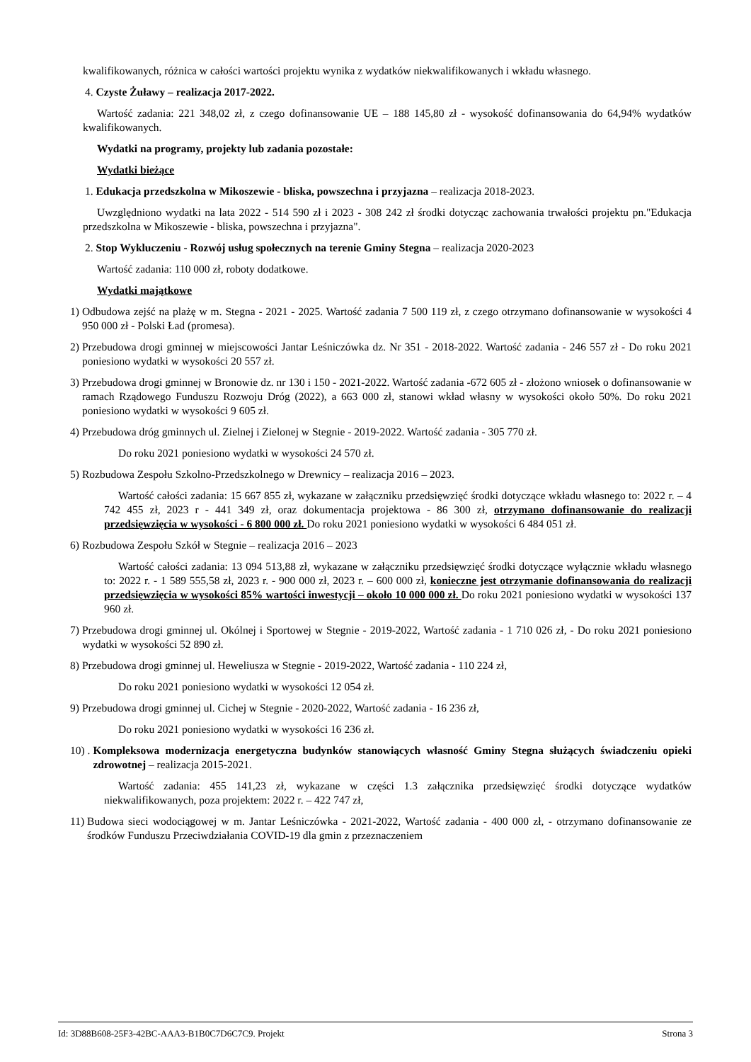kwalifikowanych, różnica w całości wartości projektu wynika z wydatków niekwalifikowanych i wkładu własnego.
4. Czyste Żuławy – realizacja 2017-2022.
Wartość zadania: 221 348,02 zł, z czego dofinansowanie UE – 188 145,80 zł - wysokość dofinansowania do 64,94% wydatków kwalifikowanych.
Wydatki na programy, projekty lub zadania pozostałe:
Wydatki bieżące
1. Edukacja przedszkolna w Mikoszewie - bliska, powszechna i przyjazna – realizacja 2018-2023.
Uwzględniono wydatki na lata 2022 - 514 590 zł i 2023 - 308 242 zł środki dotycząc zachowania trwałości projektu pn."Edukacja przedszkolna w Mikoszewie - bliska, powszechna i przyjazna".
2. Stop Wykluczeniu - Rozwój usług społecznych na terenie Gminy Stegna – realizacja 2020-2023
Wartość zadania: 110 000 zł, roboty dodatkowe.
Wydatki majątkowe
1) Odbudowa zejść na plażę w m. Stegna - 2021 - 2025. Wartość zadania 7 500 119 zł, z czego otrzymano dofinansowanie w wysokości 4 950 000 zł - Polski Ład (promesa).
2) Przebudowa drogi gminnej w miejscowości Jantar Leśniczówka dz. Nr 351 - 2018-2022. Wartość zadania - 246 557 zł - Do roku 2021 poniesiono wydatki w wysokości 20 557 zł.
3) Przebudowa drogi gminnej w Bronowie dz. nr 130 i 150 - 2021-2022. Wartość zadania -672 605 zł - złożono wniosek o dofinansowanie w ramach Rządowego Funduszu Rozwoju Dróg (2022), a 663 000 zł, stanowi wkład własny w wysokości około 50%. Do roku 2021 poniesiono wydatki w wysokości 9 605 zł.
4) Przebudowa dróg gminnych ul. Zielnej i Zielonej w Stegnie - 2019-2022. Wartość zadania - 305 770 zł.
Do roku 2021 poniesiono wydatki w wysokości 24 570 zł.
5) Rozbudowa Zespołu Szkolno-Przedszkolnego w Drewnicy – realizacja 2016 – 2023.
Wartość całości zadania: 15 667 855 zł, wykazane w załączniku przedsięwzięć środki dotyczące wkładu własnego to: 2022 r. – 4 742 455 zł, 2023 r - 441 349 zł, oraz dokumentacja projektowa - 86 300 zł, otrzymano dofinansowanie do realizacji przedsięwzięcia w wysokości - 6 800 000 zł. Do roku 2021 poniesiono wydatki w wysokości 6 484 051 zł.
6) Rozbudowa Zespołu Szkół w Stegnie – realizacja 2016 – 2023
Wartość całości zadania: 13 094 513,88 zł, wykazane w załączniku przedsięwzięć środki dotyczące wyłącznie wkładu własnego to: 2022 r. - 1 589 555,58 zł, 2023 r. - 900 000 zł, 2023 r. – 600 000 zł, konieczne jest otrzymanie dofinansowania do realizacji przedsięwzięcia w wysokości 85% wartości inwestycji – około 10 000 000 zł. Do roku 2021 poniesiono wydatki w wysokości 137 960 zł.
7) Przebudowa drogi gminnej ul. Okólnej i Sportowej w Stegnie - 2019-2022, Wartość zadania - 1 710 026 zł, - Do roku 2021 poniesiono wydatki w wysokości 52 890 zł.
8) Przebudowa drogi gminnej ul. Heweliusza w Stegnie - 2019-2022, Wartość zadania - 110 224 zł,
Do roku 2021 poniesiono wydatki w wysokości 12 054 zł.
9) Przebudowa drogi gminnej ul. Cichej w Stegnie - 2020-2022, Wartość zadania - 16 236 zł,
Do roku 2021 poniesiono wydatki w wysokości 16 236 zł.
10) . Kompleksowa modernizacja energetyczna budynków stanowiących własność Gminy Stegna służących świadczeniu opieki zdrowotnej – realizacja 2015-2021.
Wartość zadania: 455 141,23 zł, wykazane w części 1.3 załącznika przedsięwzięć środki dotyczące wydatków niekwalifikowanych, poza projektem: 2022 r. – 422 747 zł,
11) Budowa sieci wodociągowej w m. Jantar Leśniczówka - 2021-2022, Wartość zadania - 400 000 zł, - otrzymano dofinansowanie ze środków Funduszu Przeciwdziałania COVID-19 dla gmin z przeznaczeniem
Id: 3D88B608-25F3-42BC-AAA3-B1B0C7D6C7C9. Projekt Strona 3